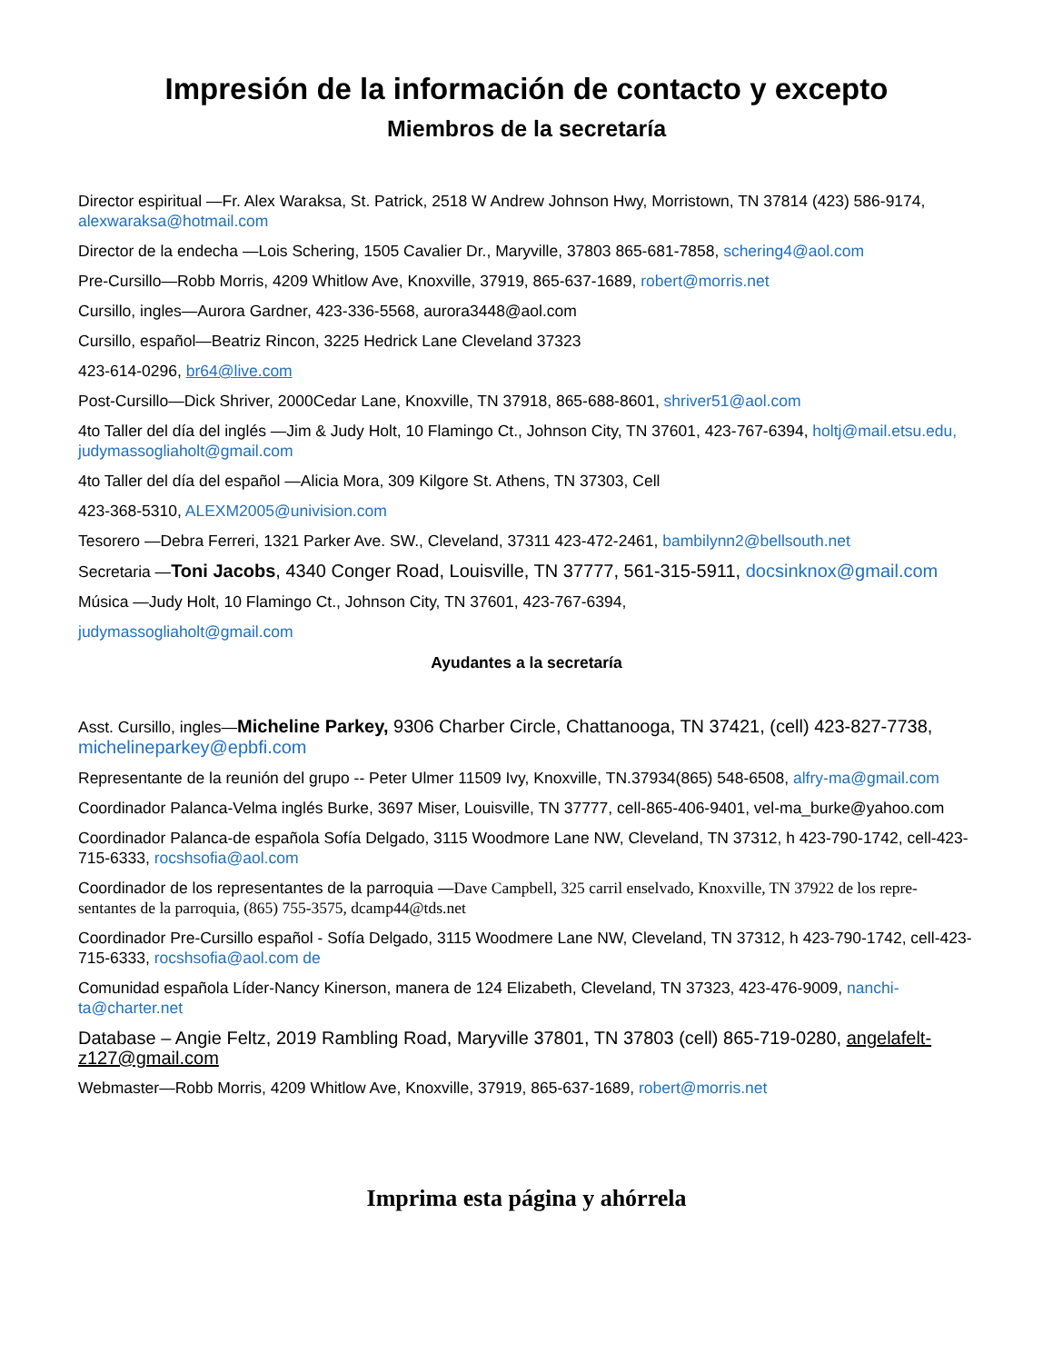Impresión de la información de contacto y excepto
Miembros de la secretaría
Director espiritual —Fr. Alex Waraksa, St. Patrick, 2518 W Andrew Johnson Hwy, Morristown, TN 37814 (423) 586-9174, alexwaraksa@hotmail.com
Director de la endecha —Lois Schering, 1505 Cavalier Dr., Maryville, 37803 865-681-7858, schering4@aol.com
Pre-Cursillo—Robb Morris, 4209 Whitlow Ave, Knoxville, 37919, 865-637-1689, robert@morris.net
Cursillo, ingles—Aurora Gardner, 423-336-5568, aurora3448@aol.com
Cursillo, español—Beatriz Rincon, 3225 Hedrick Lane Cleveland 37323
423-614-0296, br64@live.com
Post-Cursillo—Dick Shriver, 2000Cedar Lane, Knoxville, TN 37918, 865-688-8601, shriver51@aol.com
4to Taller del día del inglés —Jim & Judy Holt, 10 Flamingo Ct., Johnson City, TN 37601, 423-767-6394, holtj@mail.etsu.edu, judymassogliaholt@gmail.com
4to Taller del día del español —Alicia Mora, 309 Kilgore St. Athens, TN 37303, Cell
423-368-5310, ALEXM2005@univision.com
Tesorero —Debra Ferreri, 1321 Parker Ave. SW., Cleveland, 37311 423-472-2461, bambilynn2@bellsouth.net
Secretaria —Toni Jacobs, 4340 Conger Road, Louisville, TN 37777, 561-315-5911, docsinknox@gmail.com
Música —Judy Holt, 10 Flamingo Ct., Johnson City, TN 37601, 423-767-6394,
judymassogliaholt@gmail.com
Ayudantes a la secretaría
Asst. Cursillo, ingles—Micheline Parkey, 9306 Charber Circle, Chattanooga, TN 37421, (cell) 423-827-7738, michelineparkey@epbfi.com
Representante de la reunión del grupo -- Peter Ulmer 11509 Ivy, Knoxville, TN.37934(865) 548-6508, alfry-ma@gmail.com
Coordinador Palanca-Velma inglés Burke, 3697 Miser, Louisville, TN 37777, cell-865-406-9401, vel-ma_burke@yahoo.com
Coordinador Palanca-de española Sofía Delgado, 3115 Woodmore Lane NW, Cleveland, TN 37312, h 423-790-1742, cell-423-715-6333, rocshsofia@aol.com
Coordinador de los representantes de la parroquia —Dave Campbell, 325 carril enselvado, Knoxville, TN 37922 de los repre-sentantes de la parroquia, (865) 755-3575, dcamp44@tds.net
Coordinador Pre-Cursillo español - Sofía Delgado, 3115 Woodmere Lane NW, Cleveland, TN 37312, h 423-790-1742, cell-423-715-6333, rocshsofia@aol.com de
Comunidad española Líder-Nancy Kinerson, manera de 124 Elizabeth, Cleveland, TN 37323, 423-476-9009, nanchi-ta@charter.net
Database – Angie Feltz, 2019 Rambling Road, Maryville 37801, TN 37803 (cell) 865-719-0280, angelafelt-z127@gmail.com
Webmaster—Robb Morris, 4209 Whitlow Ave, Knoxville, 37919, 865-637-1689, robert@morris.net
Imprima esta página y ahórrela